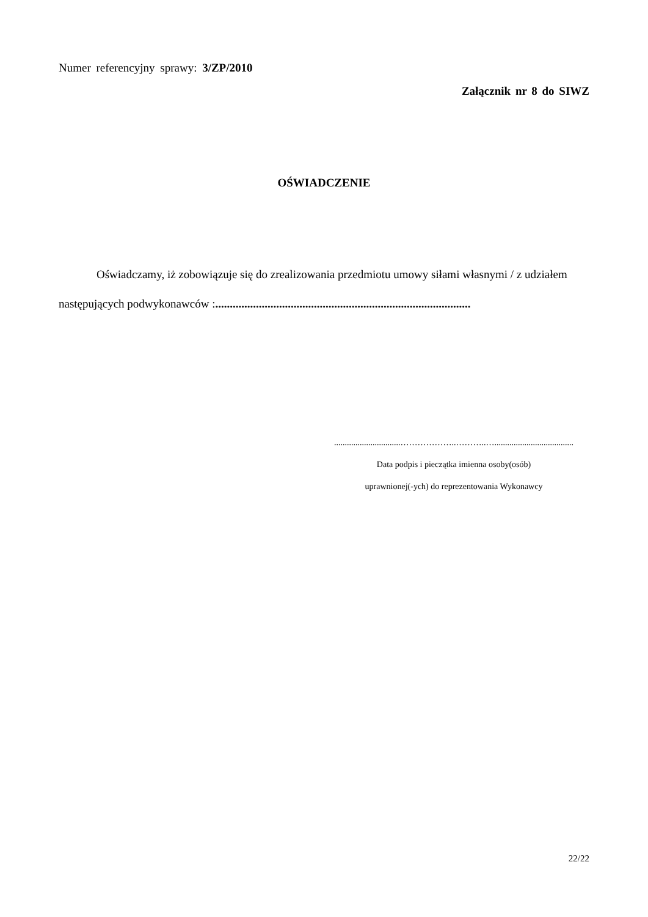Numer referencyjny sprawy: 3/ZP/2010
Załącznik nr 8 do SIWZ
OŚWIADCZENIE
Oświadczamy, iż zobowiązuje się do zrealizowania przedmiotu umowy siłami własnymi / z udziałem następujących podwykonawców :........................................................................................
...............................………………..………..….....................................
Data podpis i pieczątka imienna osoby(osób)
uprawnionej(-ych) do reprezentowania Wykonawcy
22/22